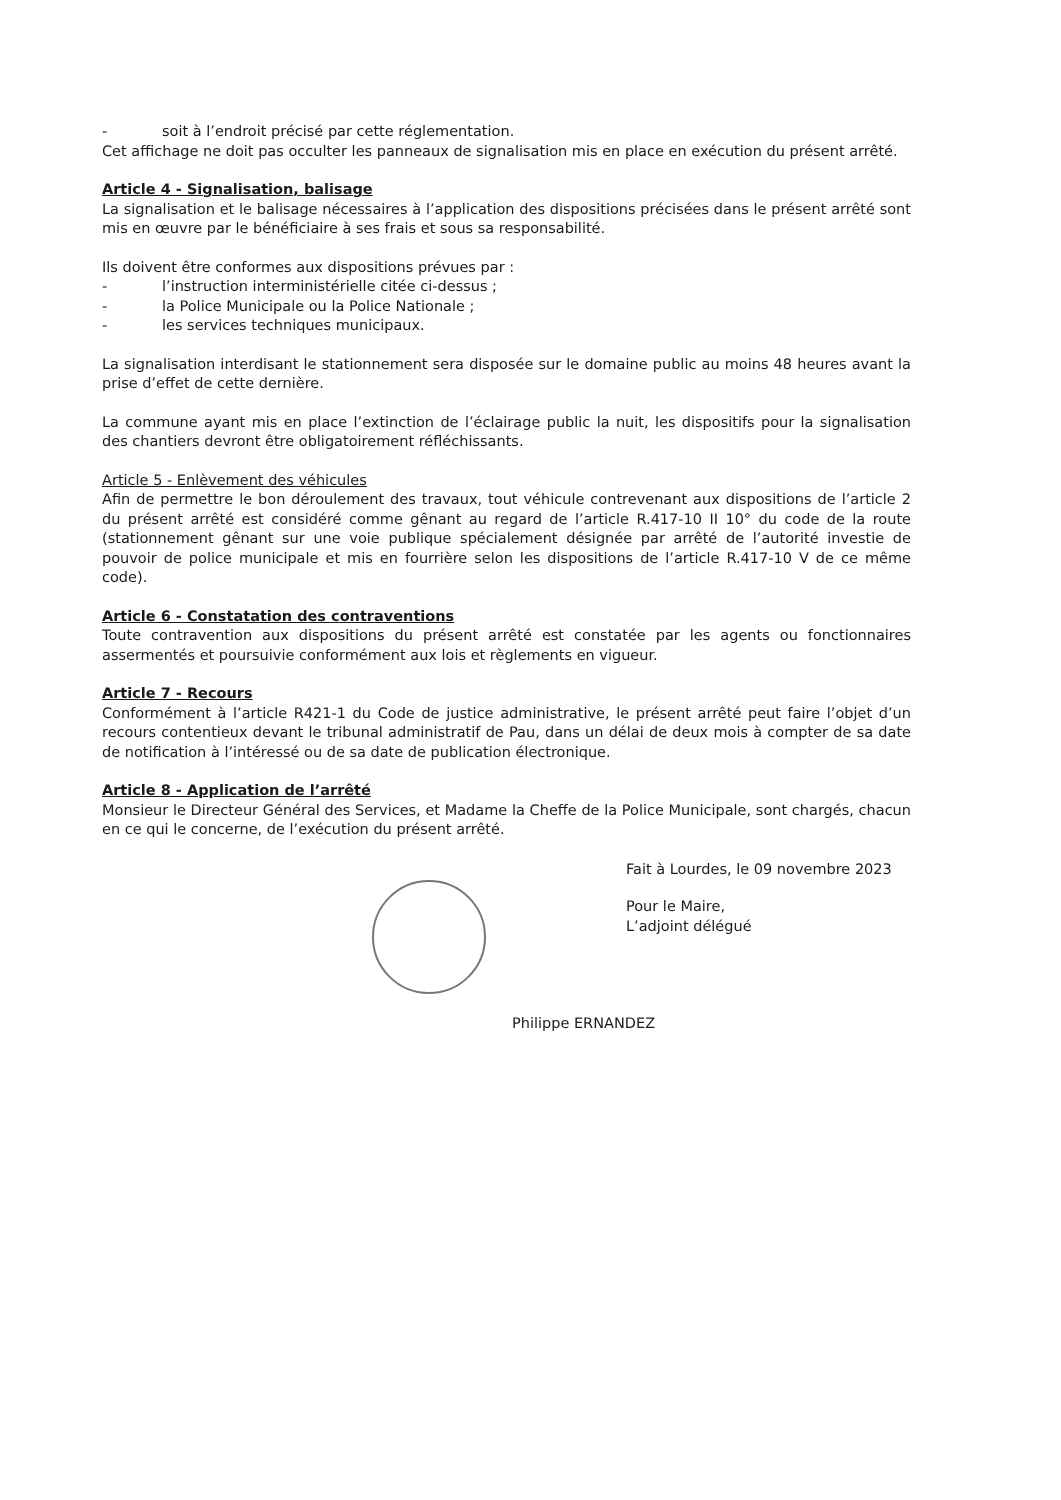- soit à l’endroit précisé par cette réglementation.
Cet affichage ne doit pas occulter les panneaux de signalisation mis en place en exécution du présent arrêté.
Article 4 - Signalisation, balisage
La signalisation et le balisage nécessaires à l’application des dispositions précisées dans le présent arrêté sont mis en œuvre par le bénéficiaire à ses frais et sous sa responsabilité.
Ils doivent être conformes aux dispositions prévues par :
- l’instruction interministérielle citée ci-dessus ;
- la Police Municipale ou la Police Nationale ;
- les services techniques municipaux.
La signalisation interdisant le stationnement sera disposée sur le domaine public au moins 48 heures avant la prise d’effet de cette dernière.
La commune ayant mis en place l’extinction de l’éclairage public la nuit, les dispositifs pour la signalisation des chantiers devront être obligatoirement réfléchissants.
Article 5 - Enlèvement des véhicules
Afin de permettre le bon déroulement des travaux, tout véhicule contrevenant aux dispositions de l’article 2 du présent arrêté est considéré comme gênant au regard de l’article R.417-10 II 10° du code de la route (stationnement gênant sur une voie publique spécialement désignée par arrêté de l’autorité investie de pouvoir de police municipale et mis en fourrière selon les dispositions de l’article R.417-10 V de ce même code).
Article 6 - Constatation des contraventions
Toute contravention aux dispositions du présent arrêté est constatée par les agents ou fonctionnaires assermentés et poursuivie conformément aux lois et règlements en vigueur.
Article 7 - Recours
Conformément à l’article R421-1 du Code de justice administrative, le présent arrêté peut faire l’objet d’un recours contentieux devant le tribunal administratif de Pau, dans un délai de deux mois à compter de sa date de notification à l’intéressé ou de sa date de publication électronique.
Article 8 - Application de l’arrêté
Monsieur le Directeur Général des Services, et Madame la Cheffe de la Police Municipale, sont chargés, chacun en ce qui le concerne, de l’exécution du présent arrêté.
Fait à Lourdes, le 09 novembre 2023
Pour le Maire,
L’adjoint délégué
Philippe ERNANDEZ